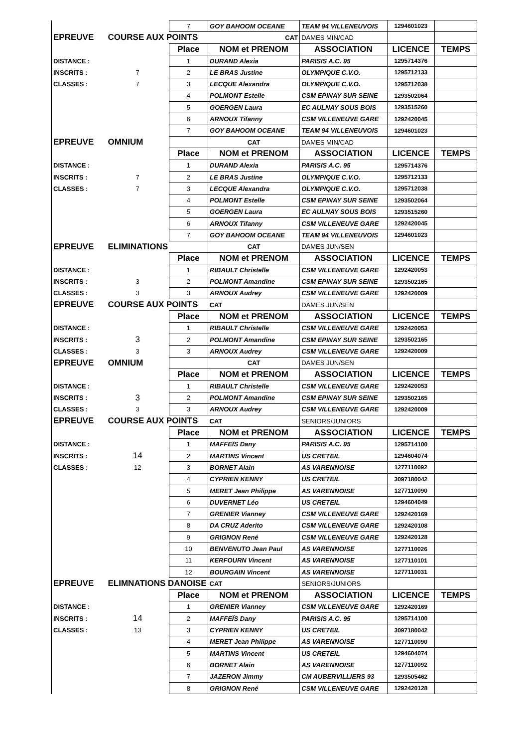| | | 7 | GOY BAHOOM OCEANE | TEAM 94 VILLENEUVOIS | 1294601023 | |
| EPREUVE | COURSE AUX POINTS | | CAT | DAMES MIN/CAD | | |
| | | Place | NOM et PRENOM | ASSOCIATION | LICENCE | TEMPS |
| DISTANCE : | | 1 | DURAND Alexia | PARISIS A.C. 95 | 1295714376 | |
| INSCRITS : | 7 | 2 | LE BRAS Justine | OLYMPIQUE C.V.O. | 1295712133 | |
| CLASSES : | 7 | 3 | LECQUE Alexandra | OLYMPIQUE C.V.O. | 1295712038 | |
| | | 4 | POLMONT Estelle | CSM EPINAY SUR SEINE | 1293502064 | |
| | | 5 | GOERGEN Laura | EC AULNAY SOUS BOIS | 1293515260 | |
| | | 6 | ARNOUX Tifanny | CSM VILLENEUVE GARE | 1292420045 | |
| | | 7 | GOY BAHOOM OCEANE | TEAM 94 VILLENEUVOIS | 1294601023 | |
| EPREUVE | OMNIUM | | CAT | DAMES MIN/CAD | | |
| | | Place | NOM et PRENOM | ASSOCIATION | LICENCE | TEMPS |
| DISTANCE : | | 1 | DURAND Alexia | PARISIS A.C. 95 | 1295714376 | |
| INSCRITS : | 7 | 2 | LE BRAS Justine | OLYMPIQUE C.V.O. | 1295712133 | |
| CLASSES : | 7 | 3 | LECQUE Alexandra | OLYMPIQUE C.V.O. | 1295712038 | |
| | | 4 | POLMONT Estelle | CSM EPINAY SUR SEINE | 1293502064 | |
| | | 5 | GOERGEN Laura | EC AULNAY SOUS BOIS | 1293515260 | |
| | | 6 | ARNOUX Tifanny | CSM VILLENEUVE GARE | 1292420045 | |
| | | 7 | GOY BAHOOM OCEANE | TEAM 94 VILLENEUVOIS | 1294601023 | |
| EPREUVE | ELIMINATIONS | | CAT | DAMES JUN/SEN | | |
| | | Place | NOM et PRENOM | ASSOCIATION | LICENCE | TEMPS |
| DISTANCE : | | 1 | RIBAULT Christelle | CSM VILLENEUVE GARE | 1292420053 | |
| INSCRITS : | 3 | 2 | POLMONT Amandine | CSM EPINAY SUR SEINE | 1293502165 | |
| CLASSES : | 3 | 3 | ARNOUX Audrey | CSM VILLENEUVE GARE | 1292420009 | |
| EPREUVE | COURSE AUX POINTS | | CAT | DAMES JUN/SEN | | |
| | | Place | NOM et PRENOM | ASSOCIATION | LICENCE | TEMPS |
| DISTANCE : | | 1 | RIBAULT Christelle | CSM VILLENEUVE GARE | 1292420053 | |
| INSCRITS : | 3 | 2 | POLMONT Amandine | CSM EPINAY SUR SEINE | 1293502165 | |
| CLASSES : | 3 | 3 | ARNOUX Audrey | CSM VILLENEUVE GARE | 1292420009 | |
| EPREUVE | OMNIUM | | CAT | DAMES JUN/SEN | | |
| | | Place | NOM et PRENOM | ASSOCIATION | LICENCE | TEMPS |
| DISTANCE : | | 1 | RIBAULT Christelle | CSM VILLENEUVE GARE | 1292420053 | |
| INSCRITS : | 3 | 2 | POLMONT Amandine | CSM EPINAY SUR SEINE | 1293502165 | |
| CLASSES : | 3 | 3 | ARNOUX Audrey | CSM VILLENEUVE GARE | 1292420009 | |
| EPREUVE | COURSE AUX POINTS | | CAT | SENIORS/JUNIORS | | |
| | | Place | NOM et PRENOM | ASSOCIATION | LICENCE | TEMPS |
| DISTANCE : | | 1 | MAFFEÏS Dany | PARISIS A.C. 95 | 1295714100 | |
| INSCRITS : | 14 | 2 | MARTINS Vincent | US CRETEIL | 1294604074 | |
| CLASSES : | 12 | 3 | BORNET Alain | AS VARENNOISE | 1277110092 | |
| | | 4 | CYPRIEN KENNY | US CRETEIL | 3097180042 | |
| | | 5 | MERET Jean Philippe | AS VARENNOISE | 1277110090 | |
| | | 6 | DUVERNET Léo | US CRETEIL | 1294604049 | |
| | | 7 | GRENIER Vianney | CSM VILLENEUVE GARE | 1292420169 | |
| | | 8 | DA CRUZ Aderito | CSM VILLENEUVE GARE | 1292420108 | |
| | | 9 | GRIGNON René | CSM VILLENEUVE GARE | 1292420128 | |
| | | 10 | BENVENUTO Jean Paul | AS VARENNOISE | 1277110026 | |
| | | 11 | KERFOURN Vincent | AS VARENNOISE | 1277110101 | |
| | | 12 | BOURGAIN Vincent | AS VARENNOISE | 1277110031 | |
| EPREUVE | ELIMNATIONS DANOISE | | CAT | SENIORS/JUNIORS | | |
| | | Place | NOM et PRENOM | ASSOCIATION | LICENCE | TEMPS |
| DISTANCE : | | 1 | GRENIER Vianney | CSM VILLENEUVE GARE | 1292420169 | |
| INSCRITS : | 14 | 2 | MAFFEÏS Dany | PARISIS A.C. 95 | 1295714100 | |
| CLASSES : | 13 | 3 | CYPRIEN KENNY | US CRETEIL | 3097180042 | |
| | | 4 | MERET Jean Philippe | AS VARENNOISE | 1277110090 | |
| | | 5 | MARTINS Vincent | US CRETEIL | 1294604074 | |
| | | 6 | BORNET Alain | AS VARENNOISE | 1277110092 | |
| | | 7 | JAZERON Jimmy | CM AUBERVILLIERS 93 | 1293505462 | |
| | | 8 | GRIGNON René | CSM VILLENEUVE GARE | 1292420128 | |